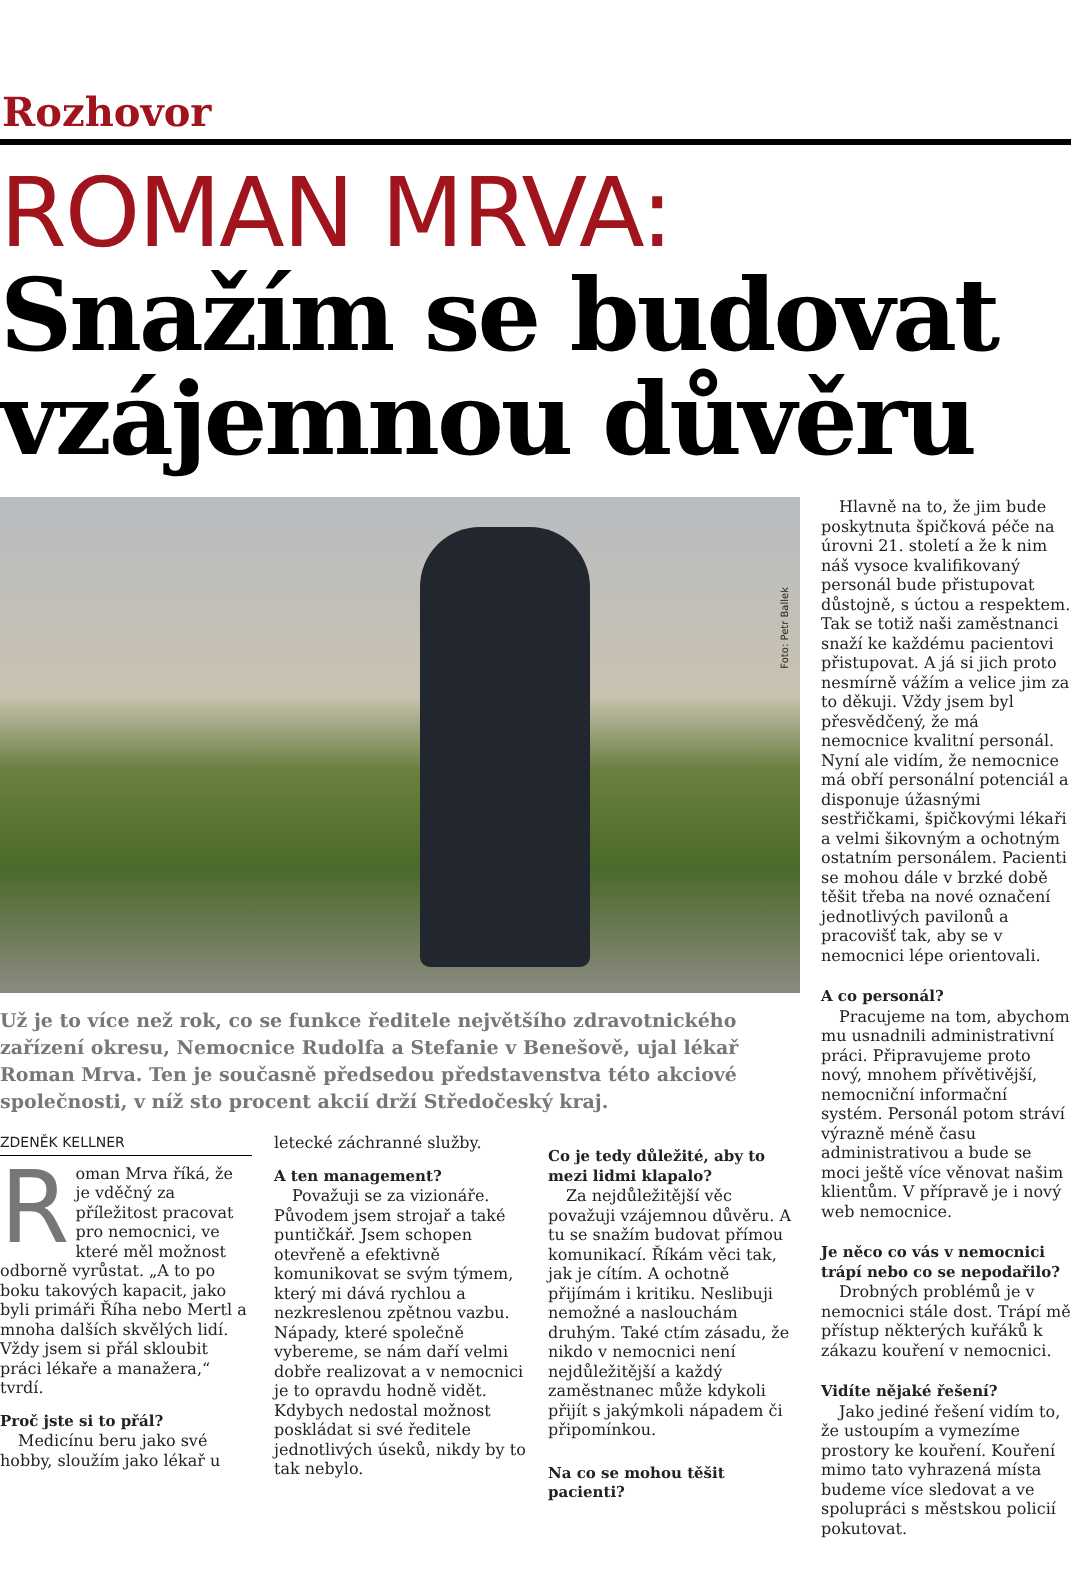Rozhovor
ROMAN MRVA:
Snažím se budovat vzájemnou důvěru
Foto: Petr Ballek
Už je to více než rok, co se funkce ředitele největšího zdravotnického zařízení okresu, Nemocnice Rudolfa a Stefanie v Benešově, ujal lékař Roman Mrva. Ten je současně předsedou představenstva této akciové společnosti, v níž sto procent akcií drží Středočeský kraj.
ZDENĚK KELLNER
Roman Mrva říká, že je vděčný za příležitost pracovat pro nemocnici, ve které měl možnost odborně vyrůstat. „A to po boku takových kapacit, jako byli primáři Říha nebo Mertl a mnoha dalších skvělých lidí. Vždy jsem si přál skloubit práci lékaře a manažera,“ tvrdí.
Proč jste si to přál?
Medicínu beru jako své hobby, sloužím jako lékař u
letecké záchranné služby.
A ten management?
Považuji se za vizionáře. Původem jsem strojař a také puntičkář. Jsem schopen otevřeně a efektivně komunikovat se svým týmem, který mi dává rychlou a nezkreslenou zpětnou vazbu. Nápady, které společně vybereme, se nám daří velmi dobře realizovat a v nemocnici je to opravdu hodně vidět. Kdybych nedostal možnost poskládat si své ředitele jednotlivých úseků, nikdy by to tak nebylo.
Co je tedy důležité, aby to mezi lidmi klapalo?
Za nejdůležitější věc považuji vzájemnou důvěru. A tu se snažím budovat přímou komunikací. Říkám věci tak, jak je cítím. A ochotně přijímám i kritiku. Neslibuji nemožné a naslouchám druhým. Také ctím zásadu, že nikdo v nemocnici není nejdůležitější a každý zaměstnanec může kdykoli přijít s jakýmkoli nápadem či připomínkou.
Na co se mohou těšit pacienti?
Hlavně na to, že jim bude poskytnuta špičková péče na úrovni 21. století a že k nim náš vysoce kvalifikovaný personál bude přistupovat důstojně, s úctou a respektem. Tak se totiž naši zaměstnanci snaží ke každému pacientovi přistupovat. A já si jich proto nesmírně vážím a velice jim za to děkuji. Vždy jsem byl přesvědčený, že má nemocnice kvalitní personál. Nyní ale vidím, že nemocnice má obří personální potenciál a disponuje úžasnými sestřičkami, špičkovými lékaři a velmi šikovným a ochotným ostatním personálem. Pacienti se mohou dále v brzké době těšit třeba na nové označení jednotlivých pavilonů a pracovišť tak, aby se v nemocnici lépe orientovali.
A co personál?
Pracujeme na tom, abychom mu usnadnili administrativní práci. Připravujeme proto nový, mnohem přívětivější, nemocniční informační systém. Personál potom stráví výrazně méně času administrativou a bude se moci ještě více věnovat našim klientům. V přípravě je i nový web nemocnice.
Je něco co vás v nemocnici trápí nebo co se nepodařilo?
Drobných problémů je v nemocnici stále dost. Trápí mě přístup některých kuřáků k zákazu kouření v nemocnici.
Vidíte nějaké řešení?
Jako jediné řešení vidím to, že ustoupím a vymezíme prostory ke kouření. Kouření mimo tato vyhrazená místa budeme více sledovat a ve spolupráci s městskou policií pokutovat.